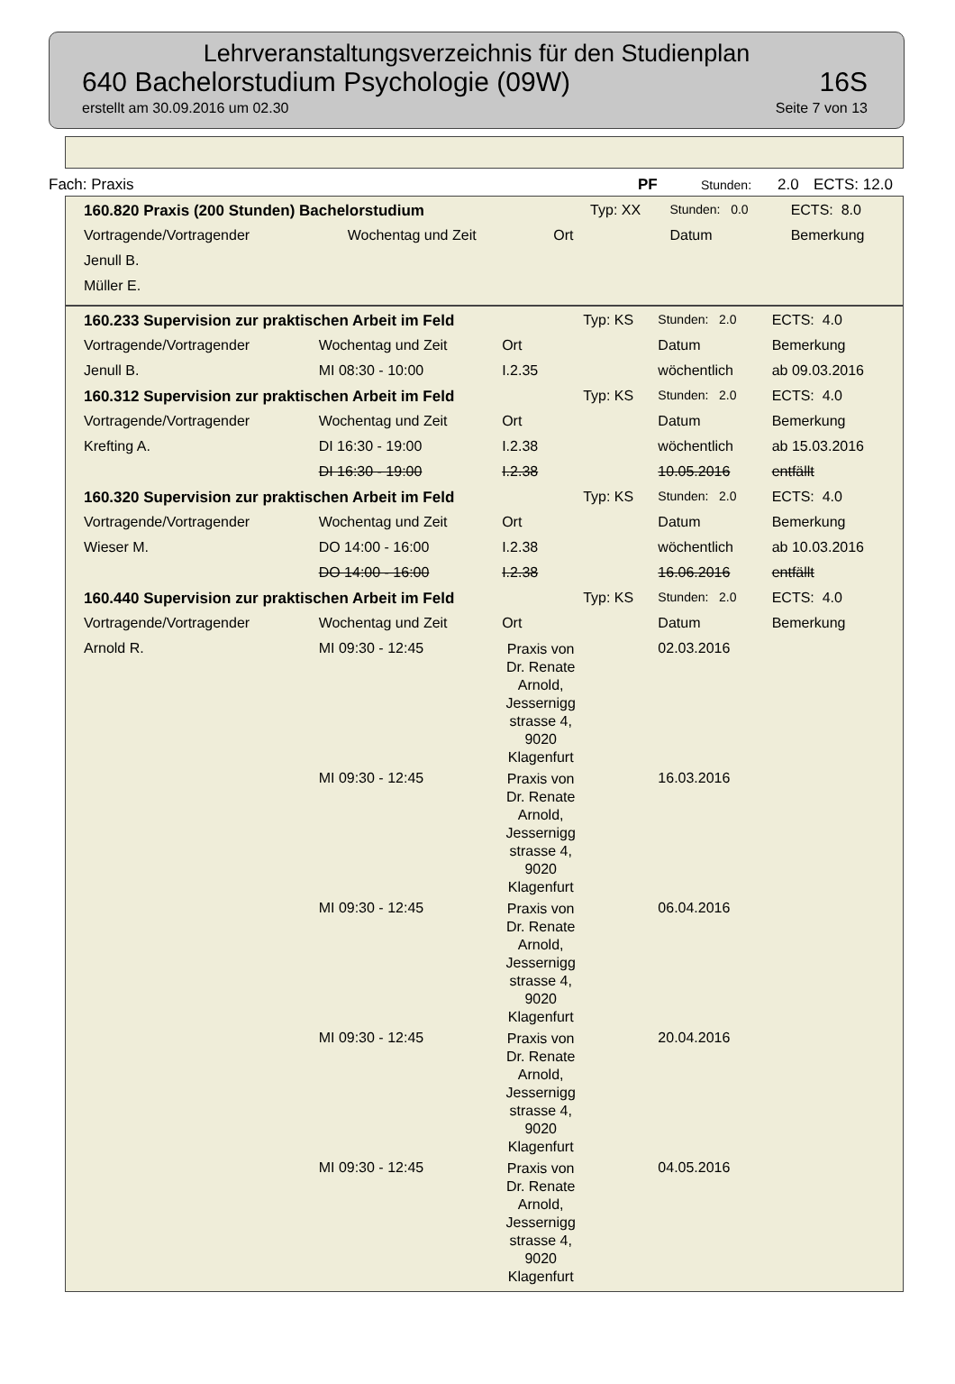Lehrveranstaltungsverzeichnis für den Studienplan
640 Bachelorstudium Psychologie (09W) 16S
erstellt am 30.09.2016 um 02.30 Seite 7 von 13
Fach: Praxis PF Stunden: 2.0 ECTS: 12.0
| 160.820 Praxis (200 Stunden) Bachelorstudium | | | Typ: XX | Stunden: 0.0 | ECTS: 8.0 |
| Vortragende/Vortragender | Wochentag und Zeit | Ort | | Datum | Bemerkung |
| Jenull B. | | | | | |
| Müller E. | | | | | |
| 160.233 Supervision zur praktischen Arbeit im Feld | | | Typ: KS | Stunden: 2.0 | ECTS: 4.0 |
| Vortragende/Vortragender | Wochentag und Zeit | Ort | | Datum | Bemerkung |
| Jenull B. | MI 08:30 - 10:00 | I.2.35 | | wöchentlich | ab 09.03.2016 |
| 160.312 Supervision zur praktischen Arbeit im Feld | | | Typ: KS | Stunden: 2.0 | ECTS: 4.0 |
| Vortragende/Vortragender | Wochentag und Zeit | Ort | | Datum | Bemerkung |
| Krefting A. | DI 16:30 - 19:00 | I.2.38 | | wöchentlich | ab 15.03.2016 |
| | DI 16:30 - 19:00 | I.2.38 | | 10.05.2016 | entfällt |
| 160.320 Supervision zur praktischen Arbeit im Feld | | | Typ: KS | Stunden: 2.0 | ECTS: 4.0 |
| Vortragende/Vortragender | Wochentag und Zeit | Ort | | Datum | Bemerkung |
| Wieser M. | DO 14:00 - 16:00 | I.2.38 | | wöchentlich | ab 10.03.2016 |
| | DO 14:00 - 16:00 | I.2.38 | | 16.06.2016 | entfällt |
| 160.440 Supervision zur praktischen Arbeit im Feld | | | Typ: KS | Stunden: 2.0 | ECTS: 4.0 |
| Vortragende/Vortragender | Wochentag und Zeit | Ort | | Datum | Bemerkung |
| Arnold R. | MI 09:30 - 12:45 | Praxis von Dr. Renate Arnold, Jessernigg strasse 4, 9020 Klagenfurt | | 02.03.2016 | |
| | MI 09:30 - 12:45 | Praxis von Dr. Renate Arnold, Jessernigg strasse 4, 9020 Klagenfurt | | 16.03.2016 | |
| | MI 09:30 - 12:45 | Praxis von Dr. Renate Arnold, Jessernigg strasse 4, 9020 Klagenfurt | | 06.04.2016 | |
| | MI 09:30 - 12:45 | Praxis von Dr. Renate Arnold, Jessernigg strasse 4, 9020 Klagenfurt | | 20.04.2016 | |
| | MI 09:30 - 12:45 | Praxis von Dr. Renate Arnold, Jessernigg strasse 4, 9020 Klagenfurt | | 04.05.2016 | |